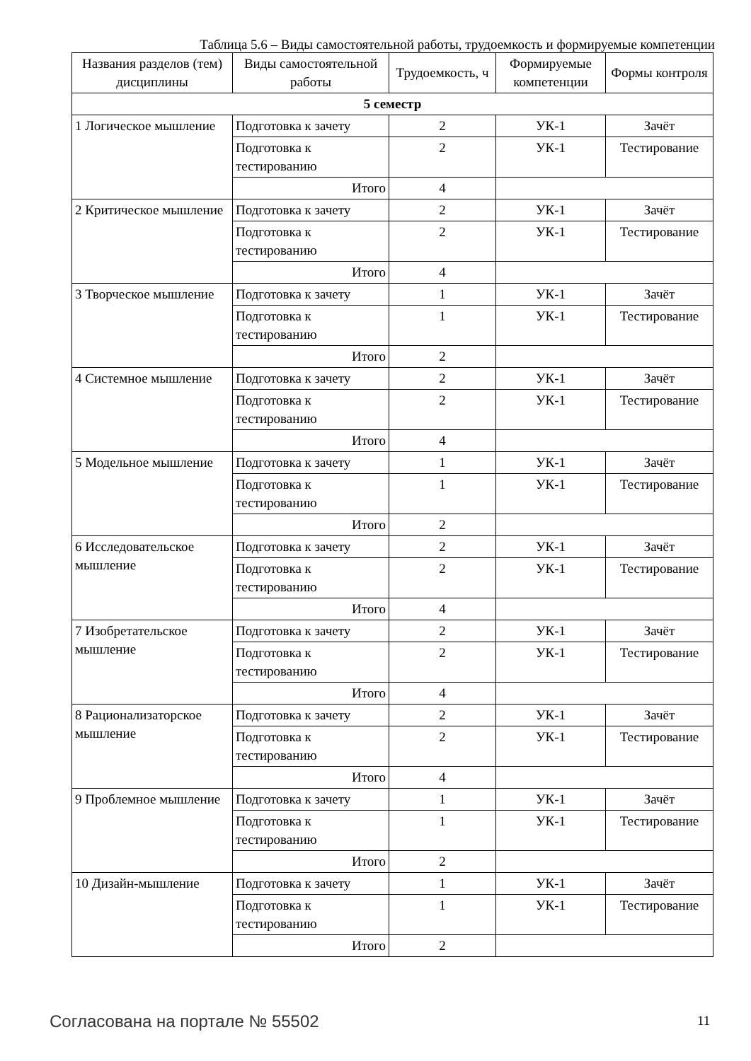Таблица 5.6 – Виды самостоятельной работы, трудоемкость и формируемые компетенции
| Названия разделов (тем) дисциплины | Виды самостоятельной работы | Трудоемкость, ч | Формируемые компетенции | Формы контроля |
| --- | --- | --- | --- | --- |
| 5 семестр | | | | |
| 1 Логическое мышление | Подготовка к зачету | 2 | УК-1 | Зачёт |
| | Подготовка к тестированию | 2 | УК-1 | Тестирование |
| | Итого | 4 | | |
| 2 Критическое мышление | Подготовка к зачету | 2 | УК-1 | Зачёт |
| | Подготовка к тестированию | 2 | УК-1 | Тестирование |
| | Итого | 4 | | |
| 3 Творческое мышление | Подготовка к зачету | 1 | УК-1 | Зачёт |
| | Подготовка к тестированию | 1 | УК-1 | Тестирование |
| | Итого | 2 | | |
| 4 Системное мышление | Подготовка к зачету | 2 | УК-1 | Зачёт |
| | Подготовка к тестированию | 2 | УК-1 | Тестирование |
| | Итого | 4 | | |
| 5 Модельное мышление | Подготовка к зачету | 1 | УК-1 | Зачёт |
| | Подготовка к тестированию | 1 | УК-1 | Тестирование |
| | Итого | 2 | | |
| 6 Исследовательское мышление | Подготовка к зачету | 2 | УК-1 | Зачёт |
| | Подготовка к тестированию | 2 | УК-1 | Тестирование |
| | Итого | 4 | | |
| 7 Изобретательское мышление | Подготовка к зачету | 2 | УК-1 | Зачёт |
| | Подготовка к тестированию | 2 | УК-1 | Тестирование |
| | Итого | 4 | | |
| 8 Рационализаторское мышление | Подготовка к зачету | 2 | УК-1 | Зачёт |
| | Подготовка к тестированию | 2 | УК-1 | Тестирование |
| | Итого | 4 | | |
| 9 Проблемное мышление | Подготовка к зачету | 1 | УК-1 | Зачёт |
| | Подготовка к тестированию | 1 | УК-1 | Тестирование |
| | Итого | 2 | | |
| 10 Дизайн-мышление | Подготовка к зачету | 1 | УК-1 | Зачёт |
| | Подготовка к тестированию | 1 | УК-1 | Тестирование |
| | Итого | 2 | | |
Согласована на портале № 55502 11